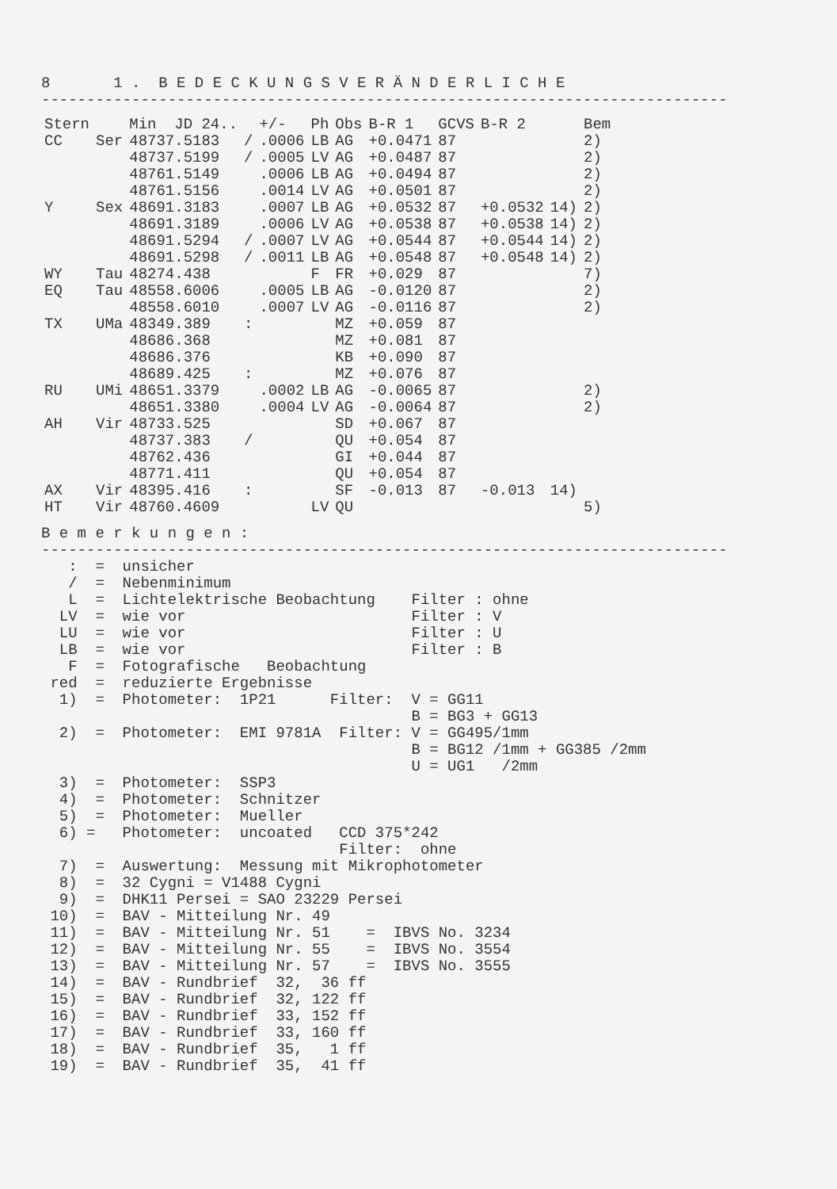8       1 .  B E D E C K U N G S V E R Ä N D E R L I C H E
----------------------------------------------------------------------------
| Stern | | Min JD 24.. | | +/- | Ph | Obs | B-R 1 | GCVS | B-R 2 | | Bem |
| --- | --- | --- | --- | --- | --- | --- | --- | --- | --- | --- | --- |
| CC | Ser | 48737.5183 | / | .0006 | LB | AG | +0.0471 | 87 | | | 2) |
| | | 48737.5199 | / | .0005 | LV | AG | +0.0487 | 87 | | | 2) |
| | | 48761.5149 | | .0006 | LB | AG | +0.0494 | 87 | | | 2) |
| | | 48761.5156 | | .0014 | LV | AG | +0.0501 | 87 | | | 2) |
| Y | Sex | 48691.3183 | | .0007 | LB | AG | +0.0532 | 87 | +0.0532 | 14) | 2) |
| | | 48691.3189 | | .0006 | LV | AG | +0.0538 | 87 | +0.0538 | 14) | 2) |
| | | 48691.5294 | / | .0007 | LV | AG | +0.0544 | 87 | +0.0544 | 14) | 2) |
| | | 48691.5298 | / | .0011 | LB | AG | +0.0548 | 87 | +0.0548 | 14) | 2) |
| WY | Tau | 48274.438 | | | F | FR | +0.029 | 87 | | | 7) |
| EQ | Tau | 48558.6006 | | .0005 | LB | AG | -0.0120 | 87 | | | 2) |
| | | 48558.6010 | | .0007 | LV | AG | -0.0116 | 87 | | | 2) |
| TX | UMa | 48349.389 | : | | | MZ | +0.059 | 87 | | | |
| | | 48686.368 | | | | MZ | +0.081 | 87 | | | |
| | | 48686.376 | | | | KB | +0.090 | 87 | | | |
| | | 48689.425 | : | | | MZ | +0.076 | 87 | | | |
| RU | UMi | 48651.3379 | | .0002 | LB | AG | -0.0065 | 87 | | | 2) |
| | | 48651.3380 | | .0004 | LV | AG | -0.0064 | 87 | | | 2) |
| AH | Vir | 48733.525 | | | | SD | +0.067 | 87 | | | |
| | | 48737.383 | / | | | QU | +0.054 | 87 | | | |
| | | 48762.436 | | | | GI | +0.044 | 87 | | | |
| | | 48771.411 | | | | QU | +0.054 | 87 | | | |
| AX | Vir | 48395.416 | : | | | SF | -0.013 | 87 | -0.013 | 14) | |
| HT | Vir | 48760.4609 | | | LV | QU | | | | | 5) |
B e m e r k u n g e n :
----------------------------------------------------------------------------
   :  =  unsicher
   /  =  Nebenminimum
   L  =  Lichtelektrische Beobachtung    Filter : ohne
  LV  =  wie vor                         Filter : V
  LU  =  wie vor                         Filter : U
  LB  =  wie vor                         Filter : B
   F  =  Fotografische   Beobachtung
 red  =  reduzierte Ergebnisse
  1)  =  Photometer:  1P21      Filter:  V = GG11
                                         B = BG3 + GG13
  2)  =  Photometer:  EMI 9781A  Filter: V = GG495/1mm
                                         B = BG12 /1mm + GG385 /2mm
                                         U = UG1   /2mm
  3)  =  Photometer:  SSP3
  4)  =  Photometer:  Schnitzer
  5)  =  Photometer:  Mueller
  6) =   Photometer:  uncoated   CCD 375*242
                                 Filter:  ohne
  7)  =  Auswertung:  Messung mit Mikrophotometer
  8)  =  32 Cygni = V1488 Cygni
  9)  =  DHK11 Persei = SAO 23229 Persei
 10)  =  BAV - Mitteilung Nr. 49
 11)  =  BAV - Mitteilung Nr. 51    =  IBVS No. 3234
 12)  =  BAV - Mitteilung Nr. 55    =  IBVS No. 3554
 13)  =  BAV - Mitteilung Nr. 57    =  IBVS No. 3555
 14)  =  BAV - Rundbrief  32,  36 ff
 15)  =  BAV - Rundbrief  32, 122 ff
 16)  =  BAV - Rundbrief  33, 152 ff
 17)  =  BAV - Rundbrief  33, 160 ff
 18)  =  BAV - Rundbrief  35,   1 ff
 19)  =  BAV - Rundbrief  35,  41 ff